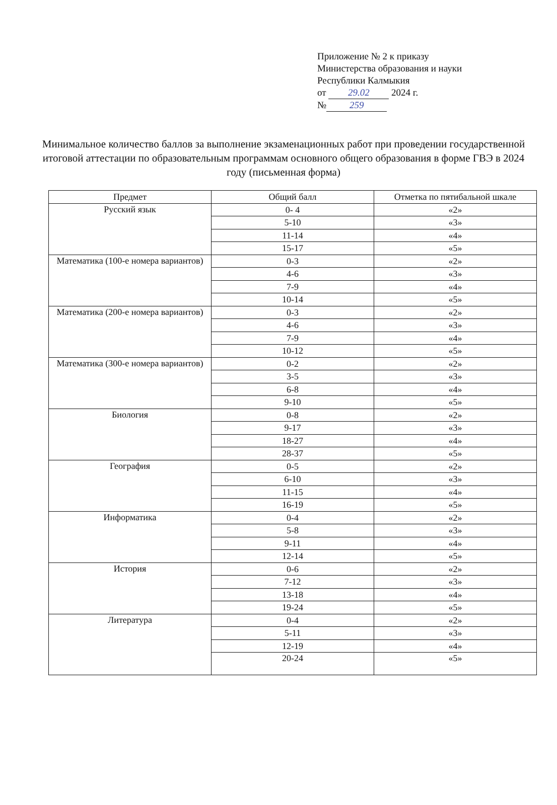Приложение № 2 к приказу
Министерства образования и науки
Республики Калмыкия
от 29.02 2024 г.
№ 259
Минимальное количество баллов за выполнение экзаменационных работ при проведении государственной итоговой аттестации по образовательным программам основного общего образования в форме ГВЭ в 2024 году (письменная форма)
| Предмет | Общий балл | Отметка по пятибальной шкале |
| --- | --- | --- |
| Русский язык | 0- 4 | «2» |
| | 5-10 | «3» |
| | 11-14 | «4» |
| | 15-17 | «5» |
| Математика (100-е номера вариантов) | 0-3 | «2» |
| | 4-6 | «3» |
| | 7-9 | «4» |
| | 10-14 | «5» |
| Математика (200-е номера вариантов) | 0-3 | «2» |
| | 4-6 | «3» |
| | 7-9 | «4» |
| | 10-12 | «5» |
| Математика (300-е номера вариантов) | 0-2 | «2» |
| | 3-5 | «3» |
| | 6-8 | «4» |
| | 9-10 | «5» |
| Биология | 0-8 | «2» |
| | 9-17 | «3» |
| | 18-27 | «4» |
| | 28-37 | «5» |
| География | 0-5 | «2» |
| | 6-10 | «3» |
| | 11-15 | «4» |
| | 16-19 | «5» |
| Информатика | 0-4 | «2» |
| | 5-8 | «3» |
| | 9-11 | «4» |
| | 12-14 | «5» |
| История | 0-6 | «2» |
| | 7-12 | «3» |
| | 13-18 | «4» |
| | 19-24 | «5» |
| Литература | 0-4 | «2» |
| | 5-11 | «3» |
| | 12-19 | «4» |
| | 20-24 | «5» |